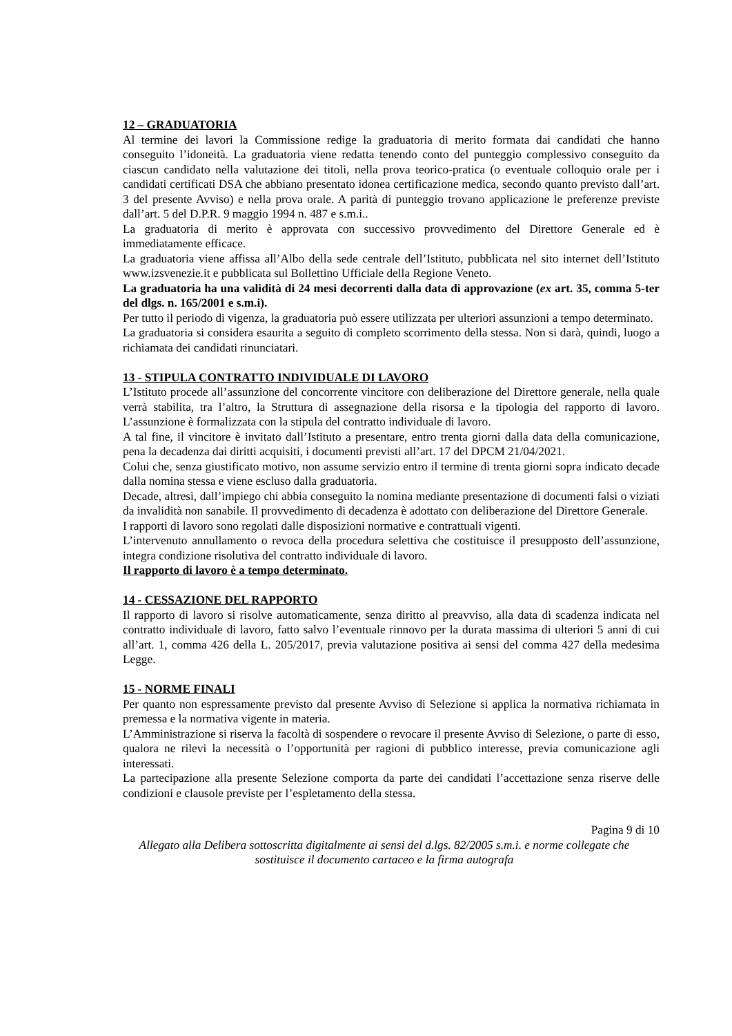12 – GRADUATORIA
Al termine dei lavori la Commissione redige la graduatoria di merito formata dai candidati che hanno conseguito l’idoneità. La graduatoria viene redatta tenendo conto del punteggio complessivo conseguito da ciascun candidato nella valutazione dei titoli, nella prova teorico-pratica (o eventuale colloquio orale per i candidati certificati DSA che abbiano presentato idonea certificazione medica, secondo quanto previsto dall’art. 3 del presente Avviso) e nella prova orale. A parità di punteggio trovano applicazione le preferenze previste dall’art. 5 del D.P.R. 9 maggio 1994 n. 487 e s.m.i..
La graduatoria di merito è approvata con successivo provvedimento del Direttore Generale ed è immediatamente efficace.
La graduatoria viene affissa all’Albo della sede centrale dell’Istituto, pubblicata nel sito internet dell’Istituto www.izsvenezie.it e pubblicata sul Bollettino Ufficiale della Regione Veneto.
La graduatoria ha una validità di 24 mesi decorrenti dalla data di approvazione (ex art. 35, comma 5-ter del dlgs. n. 165/2001 e s.m.i).
Per tutto il periodo di vigenza, la graduatoria può essere utilizzata per ulteriori assunzioni a tempo determinato.
La graduatoria si considera esaurita a seguito di completo scorrimento della stessa. Non si darà, quindi, luogo a richiamata dei candidati rinunciatari.
13 - STIPULA CONTRATTO INDIVIDUALE DI LAVORO
L’Istituto procede all’assunzione del concorrente vincitore con deliberazione del Direttore generale, nella quale verrà stabilita, tra l’altro, la Struttura di assegnazione della risorsa e la tipologia del rapporto di lavoro. L’assunzione è formalizzata con la stipula del contratto individuale di lavoro.
A tal fine, il vincitore è invitato dall’Istituto a presentare, entro trenta giorni dalla data della comunicazione, pena la decadenza dai diritti acquisiti, i documenti previsti all’art. 17 del DPCM 21/04/2021.
Colui che, senza giustificato motivo, non assume servizio entro il termine di trenta giorni sopra indicato decade dalla nomina stessa e viene escluso dalla graduatoria.
Decade, altresì, dall’impiego chi abbia conseguito la nomina mediante presentazione di documenti falsi o viziati da invalidità non sanabile. Il provvedimento di decadenza è adottato con deliberazione del Direttore Generale.
I rapporti di lavoro sono regolati dalle disposizioni normative e contrattuali vigenti.
L’intervenuto annullamento o revoca della procedura selettiva che costituisce il presupposto dell’assunzione, integra condizione risolutiva del contratto individuale di lavoro.
Il rapporto di lavoro è a tempo determinato.
14 - CESSAZIONE DEL RAPPORTO
Il rapporto di lavoro si risolve automaticamente, senza diritto al preavviso, alla data di scadenza indicata nel contratto individuale di lavoro, fatto salvo l’eventuale rinnovo per la durata massima di ulteriori 5 anni di cui all’art. 1, comma 426 della L. 205/2017, previa valutazione positiva ai sensi del comma 427 della medesima Legge.
15 - NORME FINALI
Per quanto non espressamente previsto dal presente Avviso di Selezione si applica la normativa richiamata in premessa e la normativa vigente in materia.
L’Amministrazione si riserva la facoltà di sospendere o revocare il presente Avviso di Selezione, o parte di esso, qualora ne rilevi la necessità o l’opportunità per ragioni di pubblico interesse, previa comunicazione agli interessati.
La partecipazione alla presente Selezione comporta da parte dei candidati l’accettazione senza riserve delle condizioni e clausole previste per l’espletamento della stessa.
Pagina 9 di 10
Allegato alla Delibera sottoscritta digitalmente ai sensi del d.lgs. 82/2005 s.m.i. e norme collegate che
sostituisce il documento cartaceo e la firma autografa